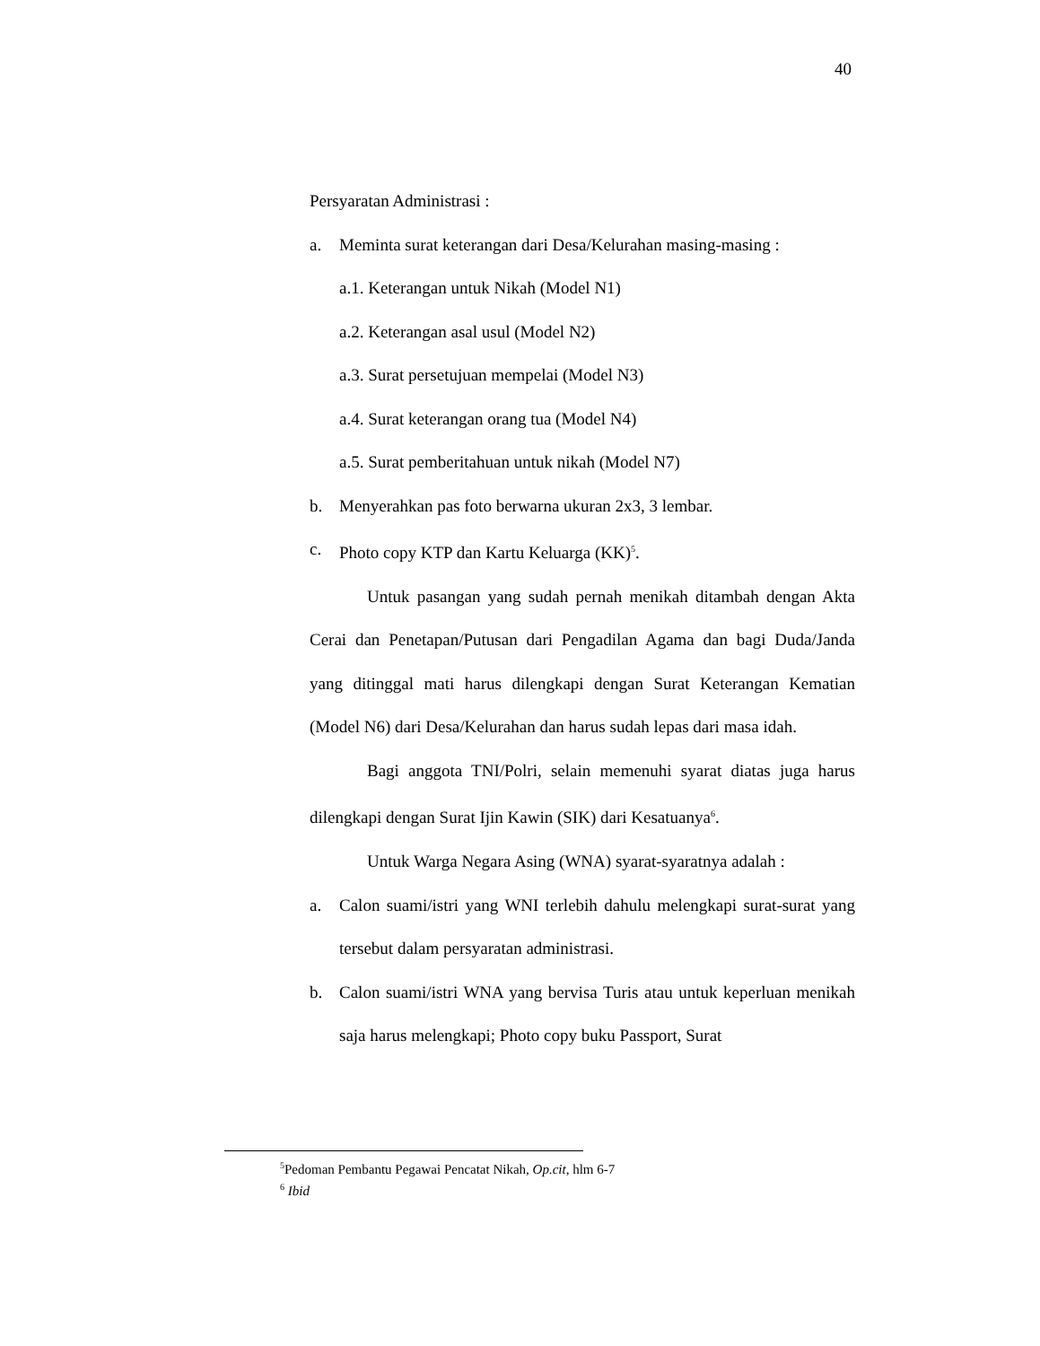40
Persyaratan Administrasi :
a. Meminta surat keterangan dari Desa/Kelurahan masing-masing :
a.1. Keterangan untuk Nikah (Model N1)
a.2. Keterangan asal usul (Model N2)
a.3. Surat persetujuan mempelai (Model N3)
a.4. Surat keterangan orang tua (Model N4)
a.5. Surat pemberitahuan untuk nikah (Model N7)
b. Menyerahkan pas foto berwarna ukuran 2x3, 3 lembar.
c. Photo copy KTP dan Kartu Keluarga (KK)<sup>5</sup>.
Untuk pasangan yang sudah pernah menikah ditambah dengan Akta Cerai dan Penetapan/Putusan dari Pengadilan Agama dan bagi Duda/Janda yang ditinggal mati harus dilengkapi dengan Surat Keterangan Kematian (Model N6) dari Desa/Kelurahan dan harus sudah lepas dari masa idah.
Bagi anggota TNI/Polri, selain memenuhi syarat diatas juga harus dilengkapi dengan Surat Ijin Kawin (SIK) dari Kesatuanya<sup>6</sup>.
Untuk Warga Negara Asing (WNA) syarat-syaratnya adalah :
a. Calon suami/istri yang WNI terlebih dahulu melengkapi surat-surat yang tersebut dalam persyaratan administrasi.
b. Calon suami/istri WNA yang bervisa Turis atau untuk keperluan menikah saja harus melengkapi; Photo copy buku Passport, Surat
<sup>5</sup> Pedoman Pembantu Pegawai Pencatat Nikah, Op.cit, hlm 6-7
<sup>6</sup> Ibid